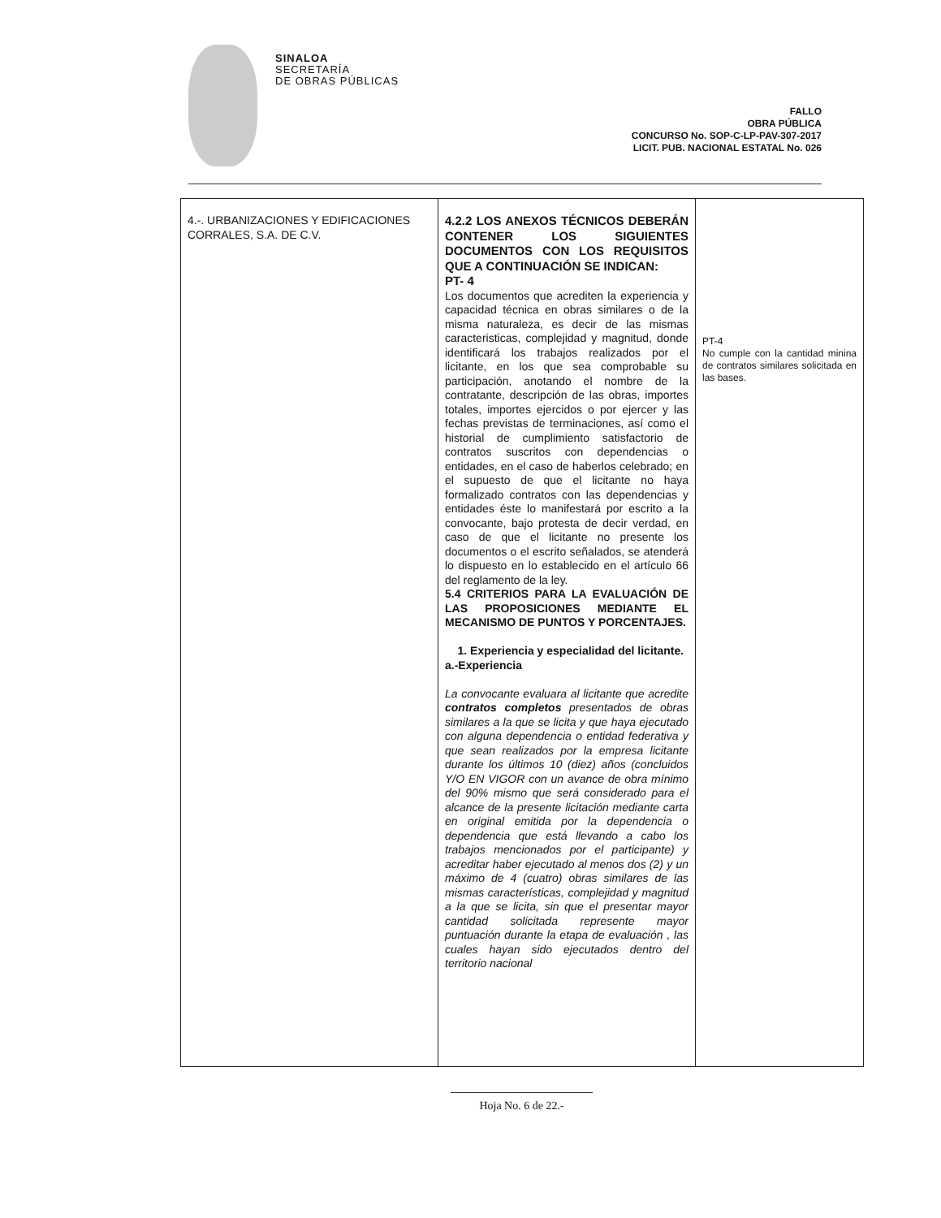SINALOA
SECRETARÍA
DE OBRAS PÚBLICAS
FALLO
OBRA PÚBLICA
CONCURSO No. SOP-C-LP-PAV-307-2017
LICIT. PUB. NACIONAL ESTATAL No. 026
| 4.-. URBANIZACIONES Y EDIFICACIONES CORRALES, S.A. DE C.V. | 4.2.2 LOS ANEXOS TÉCNICOS DEBERÁN CONTENER LOS SIGUIENTES DOCUMENTOS CON LOS REQUISITOS QUE A CONTINUACIÓN SE INDICAN: PT- 4 Los documentos que acrediten la experiencia y capacidad técnica en obras similares o de la misma naturaleza, es decir de las mismas caracteristicas, complejidad y magnitud, donde identificará los trabajos realizados por el licitante, en los que sea comprobable su participación, anotando el nombre de la contratante, descripción de las obras, importes totales, importes ejercidos o por ejercer y las fechas previstas de terminaciones, así como el historial de cumplimiento satisfactorio de contratos suscritos con dependencias o entidades, en el caso de haberlos celebrado; en el supuesto de que el licitante no haya formalizado contratos con las dependencias y entidades éste lo manifestará por escrito a la convocante, bajo protesta de decir verdad, en caso de que el licitante no presente los documentos o el escrito señalados, se atenderá lo dispuesto en lo establecido en el artículo 66 del reglamento de la ley. 5.4 CRITERIOS PARA LA EVALUACIÓN DE LAS PROPOSICIONES MEDIANTE EL MECANISMO DE PUNTOS Y PORCENTAJES. 1. Experiencia y especialidad del licitante. a.-Experiencia La convocante evaluara al licitante que acredite contratos completos presentados de obras similares a la que se licita y que haya ejecutado con alguna dependencia o entidad federativa y que sean realizados por la empresa licitante durante los últimos 10 (diez) años (concluidos Y/O EN VIGOR con un avance de obra mínimo del 90% mismo que será considerado para el alcance de la presente licitación mediante carta en original emitida por la dependencia o dependencia que está llevando a cabo los trabajos mencionados por el participante) y acreditar haber ejecutado al menos dos (2) y un máximo de 4 (cuatro) obras similares de las mismas características, complejidad y magnitud a la que se licita, sin que el presentar mayor cantidad solicitada represente mayor puntuación durante la etapa de evaluación , las cuales hayan sido ejecutados dentro del territorio nacional | PT-4 No cumple con la cantidad minina de contratos similares solicitada en las bases. |
Hoja No. 6 de 22.-